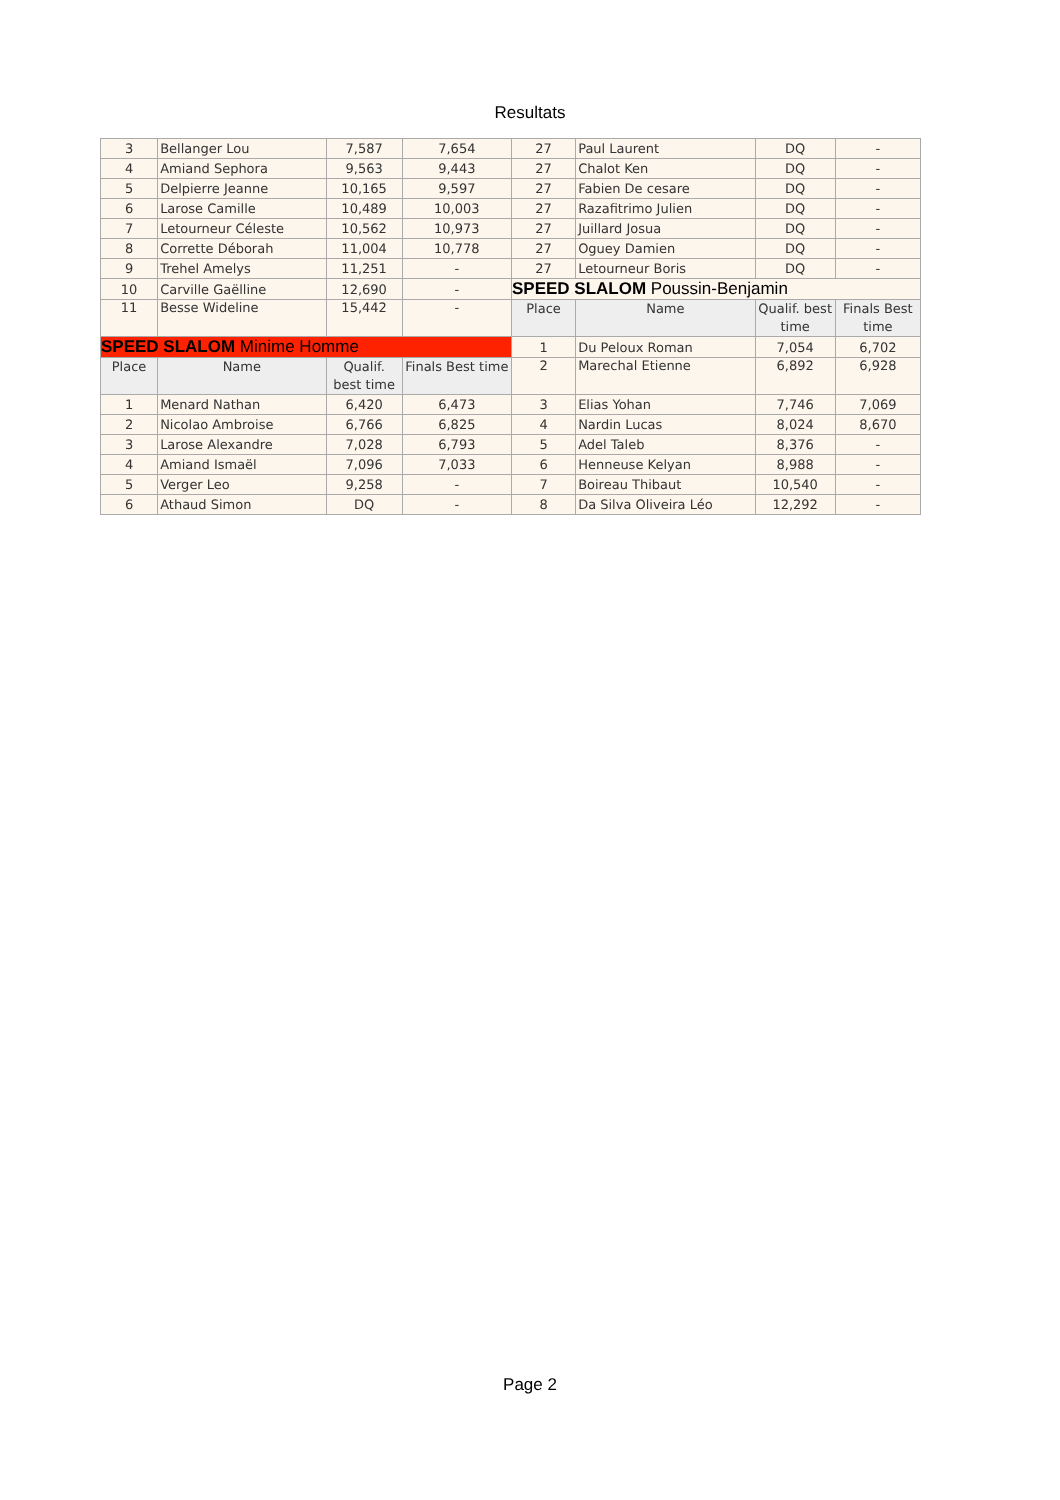Resultats
| 3 | Bellanger Lou | 7,587 | 7,654 | 27 | Paul Laurent | DQ | - |
| 4 | Amiand Sephora | 9,563 | 9,443 | 27 | Chalot Ken | DQ | - |
| 5 | Delpierre Jeanne | 10,165 | 9,597 | 27 | Fabien De cesare | DQ | - |
| 6 | Larose Camille | 10,489 | 10,003 | 27 | Razafitrimo Julien | DQ | - |
| 7 | Letourneur Céleste | 10,562 | 10,973 | 27 | Juillard Josua | DQ | - |
| 8 | Corrette Déborah | 11,004 | 10,778 | 27 | Oguey Damien | DQ | - |
| 9 | Trehel Amelys | 11,251 | - | 27 | Letourneur Boris | DQ | - |
| 10 | Carville Gaëlline | 12,690 | - | SPEED SLALOM Poussin-Benjamin | | | |
| 11 | Besse Wideline | 15,442 | - | Place | Name | Qualif. best time | Finals Best time |
| SPEED SLALOM Minime Homme | | | | 1 | Du Peloux Roman | 7,054 | 6,702 |
| Place | Name | Qualif. best time | Finals Best time | 2 | Marechal Etienne | 6,892 | 6,928 |
| 1 | Menard Nathan | 6,420 | 6,473 | 3 | Elias Yohan | 7,746 | 7,069 |
| 2 | Nicolao Ambroise | 6,766 | 6,825 | 4 | Nardin Lucas | 8,024 | 8,670 |
| 3 | Larose Alexandre | 7,028 | 6,793 | 5 | Adel Taleb | 8,376 | - |
| 4 | Amiand Ismaël | 7,096 | 7,033 | 6 | Henneuse Kelyan | 8,988 | - |
| 5 | Verger Leo | 9,258 | - | 7 | Boireau Thibaut | 10,540 | - |
| 6 | Athaud Simon | DQ | - | 8 | Da Silva Oliveira Léo | 12,292 | - |
Page 2